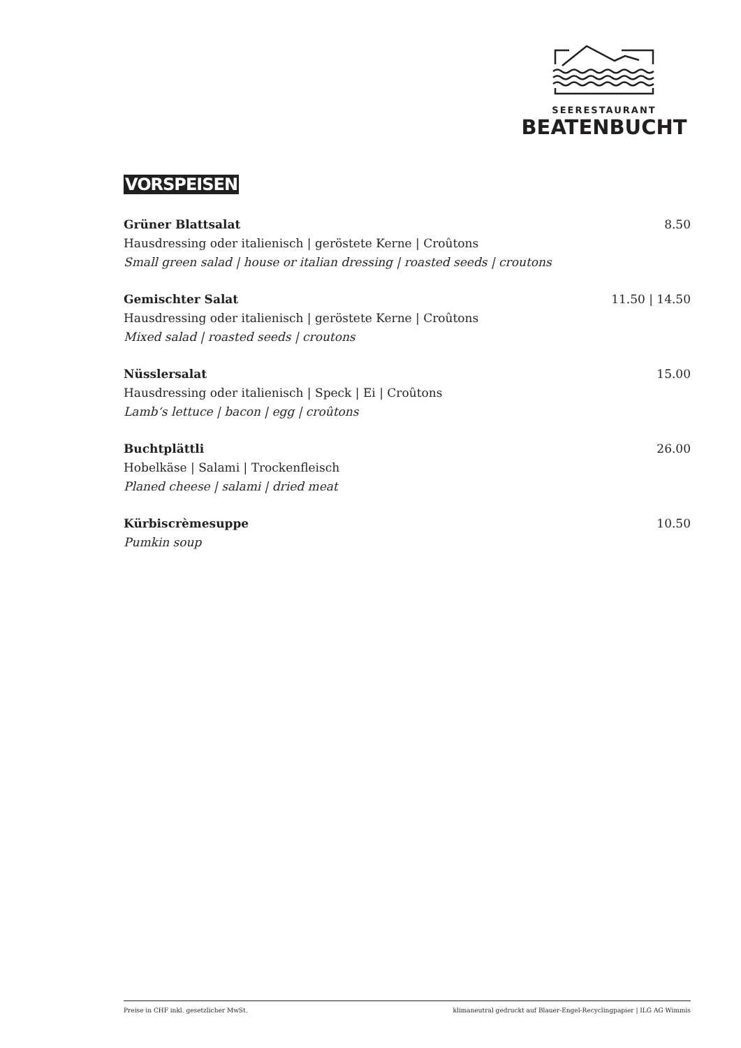SEERESTAURANT
BEATENBUCHT
VORSPEISEN
Grüner Blattsalat 8.50
Hausdressing oder italienisch | geröstete Kerne | Croûtons
Small green salad | house or italian dressing | roasted seeds | croutons
Gemischter Salat 11.50 | 14.50
Hausdressing oder italienisch | geröstete Kerne | Croûtons
Mixed salad | roasted seeds | croutons
Nüsslersalat 15.00
Hausdressing oder italienisch | Speck | Ei | Croûtons
Lamb‘s lettuce | bacon | egg | croûtons
Buchtplättli 26.00
Hobelkäse | Salami | Trockenfleisch
Planed cheese | salami | dried meat
Kürbiscrèmesuppe 10.50
Pumkin soup
Preise in CHF inkl. gesetzlicher MwSt. klimaneutral gedruckt auf Blauer-Engel-Recyclingpapier | ILG AG Wimmis